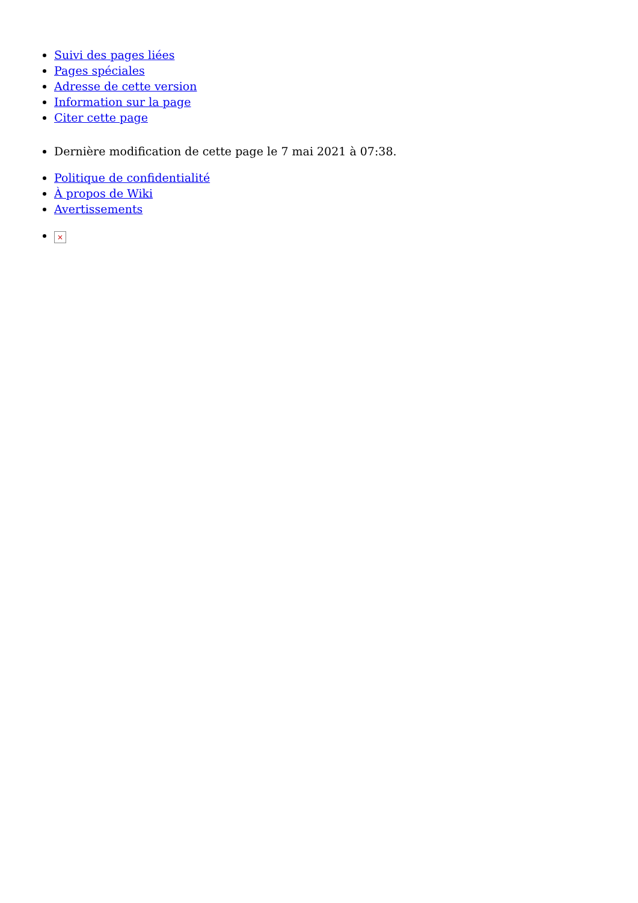Suivi des pages liées
Pages spéciales
Adresse de cette version
Information sur la page
Citer cette page
Dernière modification de cette page le 7 mai 2021 à 07:38.
Politique de confidentialité
À propos de Wiki
Avertissements
×